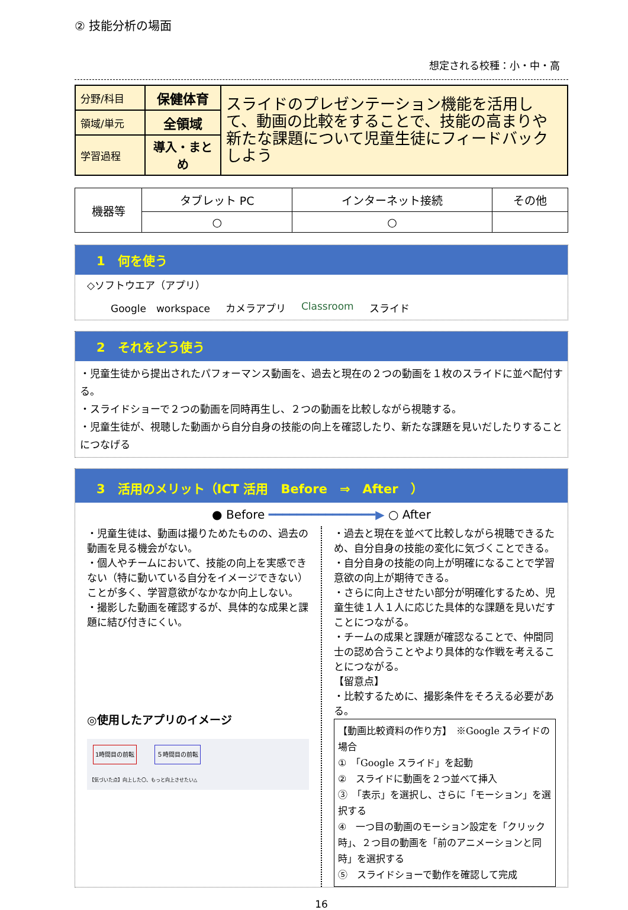② 技能分析の場面
想定される校種：小・中・高
| 分野/科目 | 保健体育 | スライドのプレゼンテーション機能を活用して、動画の比較をすることで、技能の高まりや新たな課題について児童生徒にフィードバックしよう |
| 領域/単元 | 全領域 | |
| 学習過程 | 導入・まとめ | |
| 機器等 | タブレット PC | インターネット接続 | その他 |
| | ○ | ○ | |
1　何を使う
◇ソフトウエア（アプリ）
Google　workspace カメラアプリ Classroom スライド
2　それをどう使う
・児童生徒から提出されたパフォーマンス動画を、過去と現在の２つの動画を１枚のスライドに並べ配付する。
・スライドショーで２つの動画を同時再生し、２つの動画を比較しながら視聴する。
・児童生徒が、視聴した動画から自分自身の技能の向上を確認したり、新たな課題を見いだしたりすることにつなげる
3　活用のメリット（ICT 活用　Before　⇒　After　）
● Before ━━━━━━━━━━━━━━━▶ ○ After
・児童生徒は、動画は撮りためたものの、過去の動画を見る機会がない。
・個人やチームにおいて、技能の向上を実感できない（特に動いている自分をイメージできない）ことが多く、学習意欲がなかなか向上しない。
・撮影した動画を確認するが、具体的な成果と課題に結び付きにくい。
◎使用したアプリのイメージ
1時間目の前転 ５時間目の前転
【気づいた点】向上した〇、もっと向上させたい△
・過去と現在を並べて比較しながら視聴できるため、自分自身の技能の変化に気づくことできる。
・自分自身の技能の向上が明確になることで学習意欲の向上が期待できる。
・さらに向上させたい部分が明確化するため、児童生徒１人１人に応じた具体的な課題を見いだすことにつながる。
・チームの成果と課題が確認なることで、仲間同士の認め合うことやより具体的な作戦を考えることにつながる。
【留意点】
・比較するために、撮影条件をそろえる必要がある。
【動画比較資料の作り方】　※Google スライドの場合
①　「Google スライド」を起動
②　スライドに動画を２つ並べて挿入
③　「表示」を選択し、さらに「モーション」を選択する
④　一つ目の動画のモーション設定を「クリック時」、２つ目の動画を「前のアニメーションと同時」を選択する
⑤　スライドショーで動作を確認して完成
16